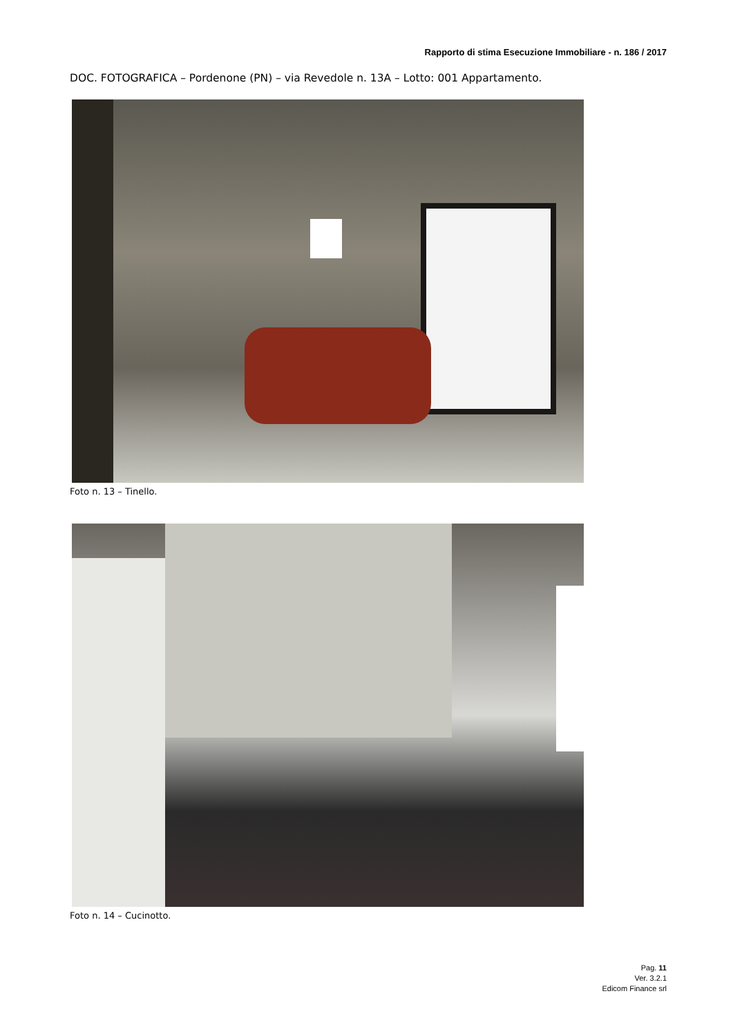Rapporto di stima Esecuzione Immobiliare - n. 186 / 2017
DOC. FOTOGRAFICA – Pordenone (PN) – via Revedole n. 13A – Lotto: 001 Appartamento.
Foto n. 13 – Tinello.
Foto n. 14 – Cucinotto.
Pag. 11
Ver. 3.2.1
Edicom Finance srl